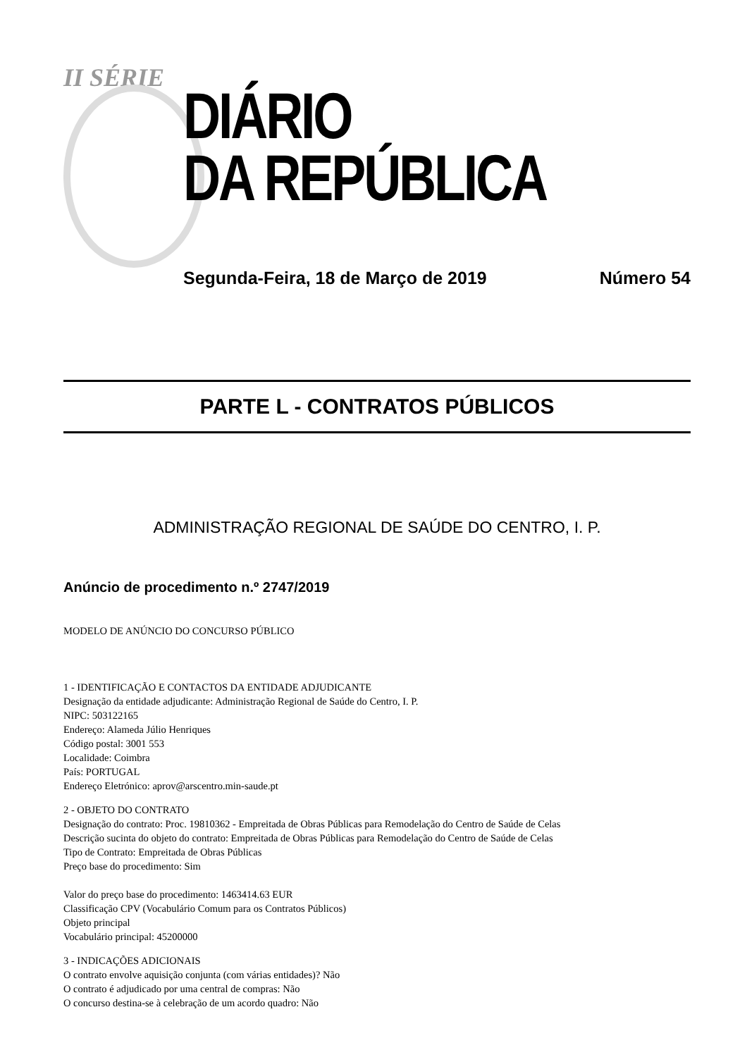II SÉRIE
DIÁRIO
DA REPÚBLICA
Segunda-Feira, 18 de Março de 2019 Número 54
PARTE L - CONTRATOS PÚBLICOS
ADMINISTRAÇÃO REGIONAL DE SAÚDE DO CENTRO, I. P.
Anúncio de procedimento n.º 2747/2019
MODELO DE ANÚNCIO DO CONCURSO PÚBLICO
1 - IDENTIFICAÇÃO E CONTACTOS DA ENTIDADE ADJUDICANTE
Designação da entidade adjudicante: Administração Regional de Saúde do Centro, I. P.
NIPC: 503122165
Endereço: Alameda Júlio Henriques
Código postal: 3001 553
Localidade: Coimbra
País: PORTUGAL
Endereço Eletrónico: aprov@arscentro.min-saude.pt
2 - OBJETO DO CONTRATO
Designação do contrato: Proc. 19810362 - Empreitada de Obras Públicas para Remodelação do Centro de Saúde de Celas
Descrição sucinta do objeto do contrato: Empreitada de Obras Públicas para Remodelação do Centro de Saúde de Celas
Tipo de Contrato: Empreitada de Obras Públicas
Preço base do procedimento: Sim
Valor do preço base do procedimento: 1463414.63 EUR
Classificação CPV (Vocabulário Comum para os Contratos Públicos)
Objeto principal
Vocabulário principal: 45200000
3 - INDICAÇÕES ADICIONAIS
O contrato envolve aquisição conjunta (com várias entidades)? Não
O contrato é adjudicado por uma central de compras: Não
O concurso destina-se à celebração de um acordo quadro: Não